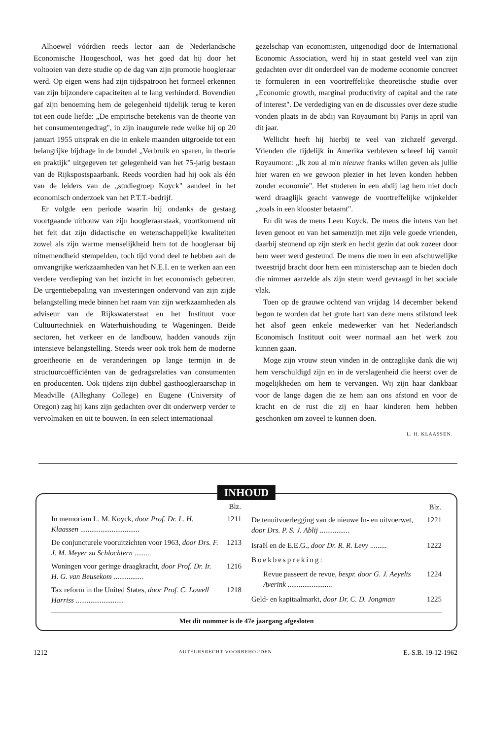Alhoewel vóórdien reeds lector aan de Nederlandsche Economische Hoogeschool, was het goed dat hij door het voltooien van deze studie op de dag van zijn promotie hoogleraar werd. Op eigen wens had zijn tijdspatroon het formeel erkennen van zijn bijzondere capaciteiten al te lang verhinderd. Bovendien gaf zijn benoeming hem de gelegenheid tijdelijk terug te keren tot een oude liefde: „De empirische betekenis van de theorie van het consumentengedrag", in zijn inaugurele rede welke hij op 20 januari 1955 uitsprak en die in enkele maanden uitgroeide tot een belangrijke bijdrage in de bundel „Verbruik en sparen, in theorie en praktijk" uitgegeven ter gelegenheid van het 75-jarig bestaan van de Rijkspostspaarbank. Reeds voordien had hij ook als één van de leiders van de „studiegroep Koyck" aandeel in het economisch onderzoek van het P.T.T.-bedrijf.
Er volgde een periode waarin hij ondanks de gestaag voortgaande uitbouw van zijn hoogleraarstaak, voortkomend uit het feit dat zijn didactische en wetenschappelijke kwaliteiten zowel als zijn warme menselijkheid hem tot de hoogleraar bij uitnemendheid stempelden, toch tijd vond deel te hebben aan de omvangrijke werkzaamheden van het N.E.I. en te werken aan een verdere verdieping van het inzicht in het economisch gebeuren. De urgentiebepaling van investeringen ondervond van zijn zijde belangstelling mede binnen het raam van zijn werkzaamheden als adviseur van de Rijkswaterstaat en het Instituut voor Cultuurtechniek en Waterhuishouding te Wageningen. Beide sectoren, het verkeer en de landbouw, hadden vanouds zijn intensieve belangstelling. Steeds weer ook trok hem de moderne groeitheorie en de veranderingen op lange termijn in de structuurcoëfficiënten van de gedragsrelaties van consumenten en producenten. Ook tijdens zijn dubbel gasthoogleraarschap in Meadville (Alleghany College) en Eugene (University of Oregon) zag hij kans zijn gedachten over dit onderwerp verder te vervolmaken en uit te bouwen. In een select internationaal
gezelschap van economisten, uitgenodigd door de International Economic Association, werd hij in staat gesteld veel van zijn gedachten over dit onderdeel van de moderne economie concreet te formuleren in een voortreffelijke theoretische studie over „Economic growth, marginal productivity of capital and the rate of interest". De verdediging van en de discussies over deze studie vonden plaats in de abdij van Royaumont bij Parijs in april van dit jaar.
Wellicht heeft hij hierbij te veel van zichzelf gevergd. Vrienden die tijdelijk in Amerika verbleven schreef hij vanuit Royaumont: „Ik zou al m'n nieuwe franks willen geven als jullie hier waren en we gewoon plezier in het leven konden hebben zonder economie". Het studeren in een abdij lag hem niet doch werd draaglijk geacht vanwege de voortreffelijke wijnkelder „zoals in een klooster betaamt".
En dit was de mens Leen Koyck. De mens die intens van het leven genoot en van het samenzijn met zijn vele goede vrienden, daarbij steunend op zijn sterk en hecht gezin dat ook zozeer door hem weer werd gesteund. De mens die men in een afschuwelijke tweestrijd bracht door hem een ministerschap aan te bieden doch die nimmer aarzelde als zijn steun werd gevraagd in het sociale vlak.
Toen op de grauwe ochtend van vrijdag 14 december bekend begon te worden dat het grote hart van deze mens stilstond leek het alsof geen enkele medewerker van het Nederlandsch Economisch Instituut ooit weer normaal aan het werk zou kunnen gaan.
Moge zijn vrouw steun vinden in de ontzaglijke dank die wij hem verschuldigd zijn en in de verslagenheid die heerst over de mogelijkheden om hem te vervangen. Wij zijn haar dankbaar voor de lange dagen die ze hem aan ons afstond en voor de kracht en de rust die zij en haar kinderen hem hebben geschonken om zoveel te kunnen doen.
L. H. KLAASSEN.
INHOUD
| | Blz. |
| --- | --- |
| In memoriam L. M. Koyck, door Prof. Dr. L. H. Klaassen ................................ | 1211 |
| De conjuncturele vooruitzichten voor 1963, door Drs. F. J. M. Meyer zu Schlochtern ......... | 1213 |
| Woningen voor geringe draagkracht, door Prof. Dr. Ir. H. G. van Beusekom ................ | 1216 |
| Tax reform in the United States, door Prof. C. Lowell Harriss .......................... | 1218 |
| | Blz. |
| --- | --- |
| De tenuitvoerlegging van de nieuwe In- en uitvoerwet, door Drs. P. S. J. Ablij ................ | 1221 |
| Israël en de E.E.G., door Dr. R. R. Levy ......... | 1222 |
| Boekbespreking: | |
| Revue passeert de revue, bespr. door G. J. Aeyelts Averink ........................ | 1224 |
| Geld- en kapitaalmarkt, door Dr. C. D. Jongman | 1225 |
Met dit nummer is de 47e jaargang afgesloten
1212 AUTEURSRECHT VOORBEHOUDEN E.-S.B. 19-12-1962